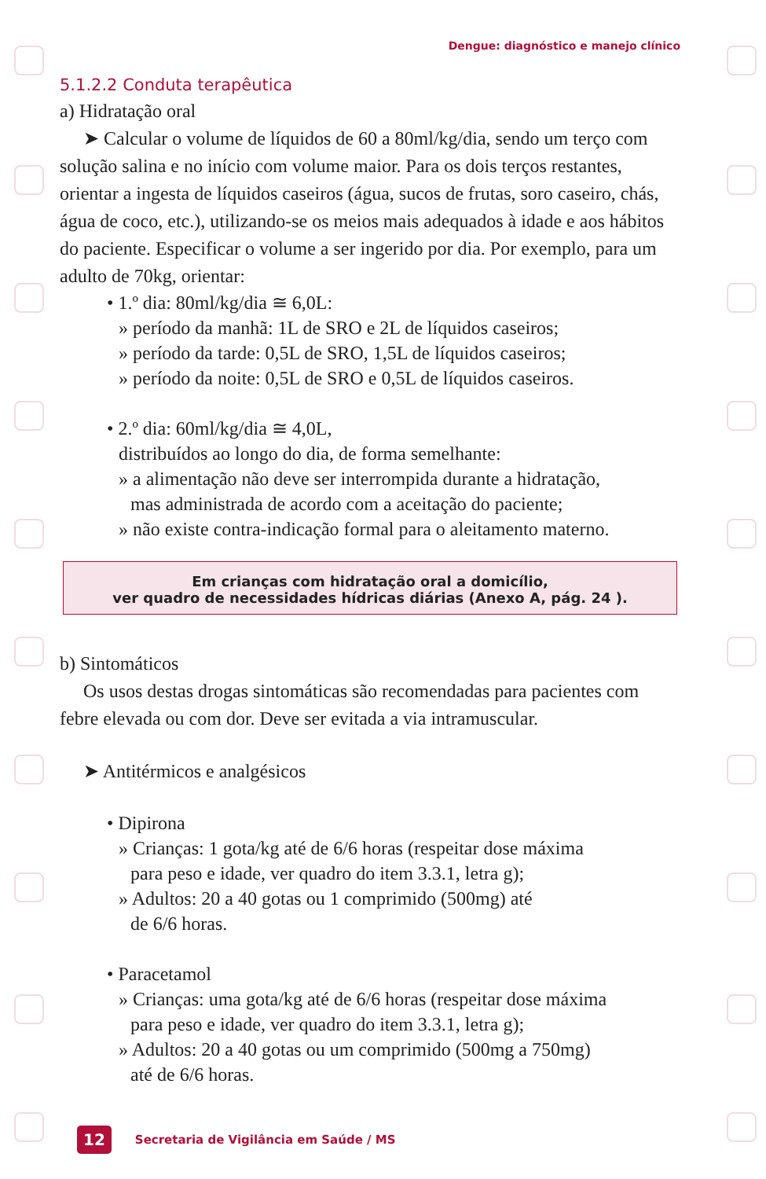Dengue: diagnóstico e manejo clínico
5.1.2.2 Conduta terapêutica
a) Hidratação oral
➤ Calcular o volume de líquidos de 60 a 80ml/kg/dia, sendo um terço com solução salina e no início com volume maior. Para os dois terços restantes, orientar a ingesta de líquidos caseiros (água, sucos de frutas, soro caseiro, chás, água de coco, etc.), utilizando-se os meios mais adequados à idade e aos hábitos do paciente. Especificar o volume a ser ingerido por dia. Por exemplo, para um adulto de 70kg, orientar:
• 1.º dia: 80ml/kg/dia ≅ 6,0L:
» período da manhã: 1L de SRO e 2L de líquidos caseiros;
» período da tarde: 0,5L de SRO, 1,5L de líquidos caseiros;
» período da noite: 0,5L de SRO e 0,5L de líquidos caseiros.
• 2.º dia: 60ml/kg/dia ≅ 4,0L,
distribuídos ao longo do dia, de forma semelhante:
» a alimentação não deve ser interrompida durante a hidratação,
mas administrada de acordo com a aceitação do paciente;
» não existe contra-indicação formal para o aleitamento materno.
Em crianças com hidratação oral a domicílio,
ver quadro de necessidades hídricas diárias (Anexo A, pág. 24 ).
b) Sintomáticos
Os usos destas drogas sintomáticas são recomendadas para pacientes com febre elevada ou com dor. Deve ser evitada a via intramuscular.
➤ Antitérmicos e analgésicos
• Dipirona
» Crianças: 1 gota/kg até de 6/6 horas (respeitar dose máxima
para peso e idade, ver quadro do item 3.3.1, letra g);
» Adultos: 20 a 40 gotas ou 1 comprimido (500mg) até
de 6/6 horas.
• Paracetamol
» Crianças: uma gota/kg até de 6/6 horas (respeitar dose máxima
para peso e idade, ver quadro do item 3.3.1, letra g);
» Adultos: 20 a 40 gotas ou um comprimido (500mg a 750mg)
até de 6/6 horas.
12 Secretaria de Vigilância em Saúde / MS